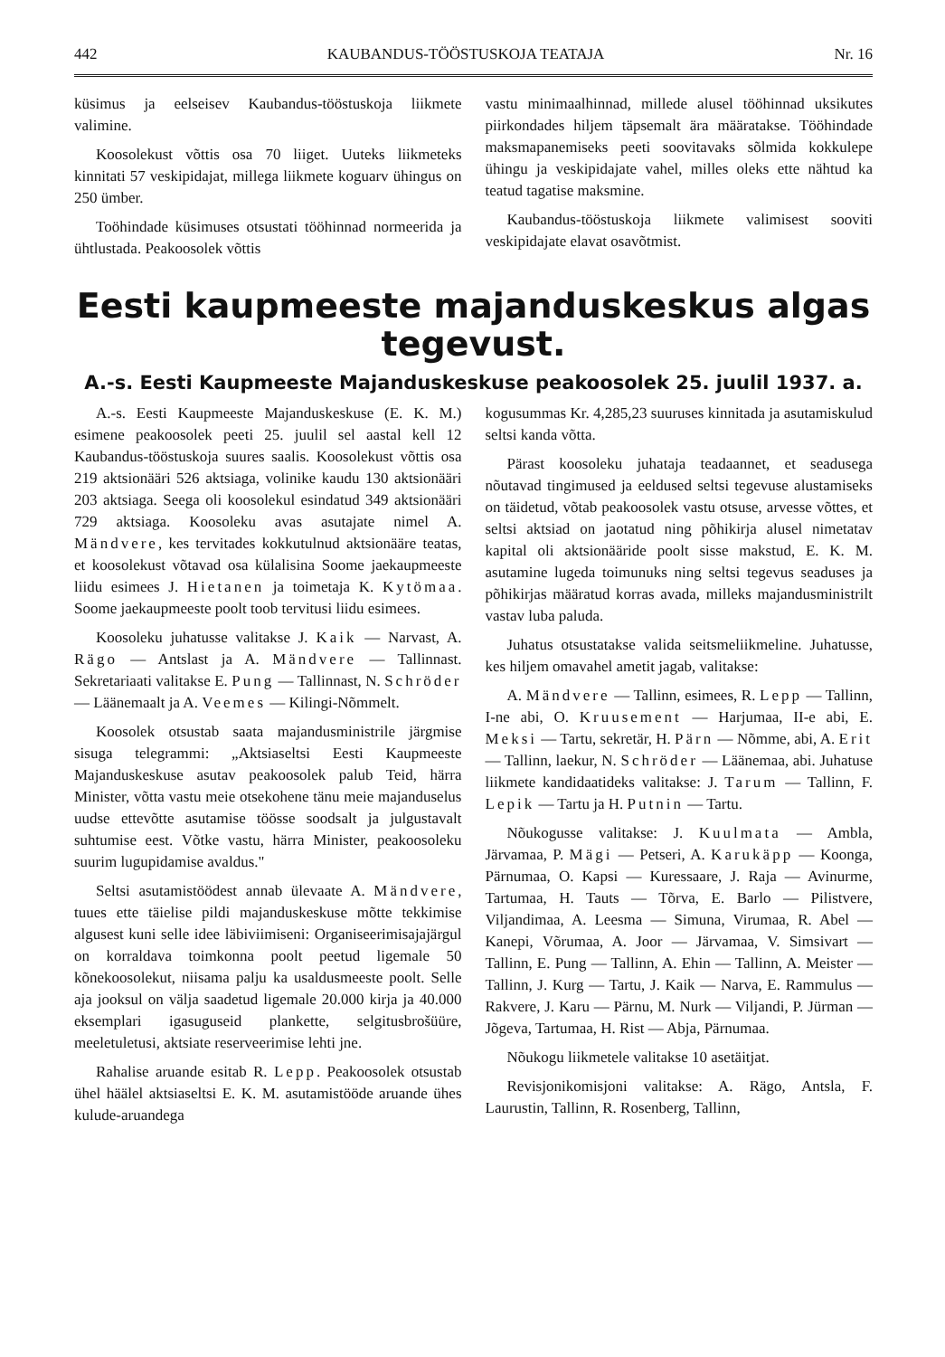442 KAUBANDUS-TÖÖSTUSKOJA TEATAJA Nr. 16
küsimus ja eelseisev Kaubandus-tööstuskoja liikmete valimine.
Koosolekust võttis osa 70 liiget. Uuteks liikmeteks kinnitati 57 veskipidajat, millega liikmete koguarv ühingus on 250 ümber.
Toöhindade küsimuses otsustati tööhinnad normeerida ja ühtlustada. Peakoosolek võttis
vastu minimaalhinnad, millede alusel tööhinnad uksikutes piirkondades hiljem täpsemalt ära määratakse. Tööhindade maksmapanemiseks peeti soovitavaks sõlmida kokkulepe ühingu ja veskipidajate vahel, milles oleks ette nähtud ka teatud tagatise maksmine.
Kaubandus-tööstuskoja liikmete valimisest sooviti veskipidajate elavat osavõtmist.
Eesti kaupmeeste majanduskeskus algas tegevust.
A.-s. Eesti Kaupmeeste Majanduskeskuse peakoosolek 25. juulil 1937. a.
A.-s. Eesti Kaupmeeste Majanduskeskuse (E. K. M.) esimene peakoosolek peeti 25. juulil sel aastal kell 12 Kaubandus-tööstuskoja suures saalis. Koosolekust võttis osa 219 aktsionääri 526 aktsiaga, volinike kaudu 130 aktsionääri 203 aktsiaga. Seega oli koosolekul esindatud 349 aktsionääri 729 aktsiaga. Koosoleku avas asutajate nimel A. Mändvere, kes tervitades kokkutulnud aktsionääre teatas, et koosolekust võtavad osa külalisina Soome jaekaupmeeste liidu esimees J. Hietanen ja toimetaja K. Kytömaa. Soome jaekaupmeeste poolt toob tervitusi liidu esimees.
Koosoleku juhatusse valitakse J. Kaik — Narvast, A. Rägo — Antslast ja A. Mändvere — Tallinnast. Sekretariaati valitakse E. Pung — Tallinnast, N. Schröder — Läänemaalt ja A. Veemes — Kilingi-Nõmmelt.
Koosolek otsustab saata majandusministrile järgmise sisuga telegrammi: „Aktsiaseltsi Eesti Kaupmeeste Majanduskeskuse asutav peakoosolek palub Teid, härra Minister, võtta vastu meie otsekohene tänu meie majanduselus uudse ettevõtte asutamise töösse soodsalt ja julgustavalt suhtumise eest. Võtke vastu, härra Minister, peakoosoleku suurim lugupidamise avaldus."
Seltsi asutamistöödest annab ülevaate A. Mändvere, tuues ette täielise pildi majanduskeskuse mõtte tekkimise algusest kuni selle idee läbiviimiseni: Organiseerimisajajärgul on korraldava toimkonna poolt peetud ligemale 50 kõnekoosolekut, niisama palju ka usaldusmeeste poolt. Selle aja jooksul on välja saadetud ligemale 20.000 kirja ja 40.000 eksemplari igasuguseid plankette, selgitusbrošüüre, meeletuletusi, aktsiate reserveerimise lehti jne.
Rahalise aruande esitab R. Lepp. Peakoosolek otsustab ühel häälel aktsiaseltsi E. K. M. asutamistööde aruande ühes kulude-aruandega
kogusummas Kr. 4,285,23 suuruses kinnitada ja asutamiskulud seltsi kanda võtta.
Pärast koosoleku juhataja teadaannet, et seadusega nõutavad tingimused ja eeldused seltsi tegevuse alustamiseks on täidetud, võtab peakoosolek vastu otsuse, arvesse võttes, et seltsi aktsiad on jaotatud ning põhikirja alusel nimetatav kapital oli aktsionääride poolt sisse makstud, E. K. M. asutamine lugeda toimunuks ning seltsi tegevus seaduses ja põhikirjas määratud korras avada, milleks majandusministrilt vastav luba paluda.
Juhatus otsustatakse valida seitsmeliikmeline. Juhatusse, kes hiljem omavahel ametit jagab, valitakse:
A. Mändvere — Tallinn, esimees, R. Lepp — Tallinn, I-ne abi, O. Kruusement — Harjumaa, II-e abi, E. Meksi — Tartu, sekretär, H. Pärn — Nõmme, abi, A. Erit — Tallinn, laekur, N. Schröder — Läänemaa, abi. Juhatuse liikmete kandidaatideks valitakse: J. Tarum — Tallinn, F. Lepik — Tartu ja H. Putnin — Tartu.
Nõukogusse valitakse: J. Kuulmata — Ambla, Järvamaa, P. Mägi — Petseri, A. Karukäpp — Koonga, Pärnumaa, O. Kapsi — Kuressaare, J. Raja — Avinurme, Tartumaa, H. Tauts — Tõrva, E. Barlo — Pilistvere, Viljandimaa, A. Leesma — Simuna, Virumaa, R. Abel — Kanepi, Võrumaa, A. Joor — Järvamaa, V. Simsivart — Tallinn, E. Pung — Tallinn, A. Ehin — Tallinn, A. Meister — Tallinn, J. Kurg — Tartu, J. Kaik — Narva, E. Rammulus — Rakvere, J. Karu — Pärnu, M. Nurk — Viljandi, P. Jürman — Jõgeva, Tartumaa, H. Rist — Abja, Pärnumaa.
Nõukogu liikmetele valitakse 10 asetäitjat.
Revisjonikomisjoni valitakse: A. Rägo, Antsla, F. Laurustin, Tallinn, R. Rosenberg, Tallinn,